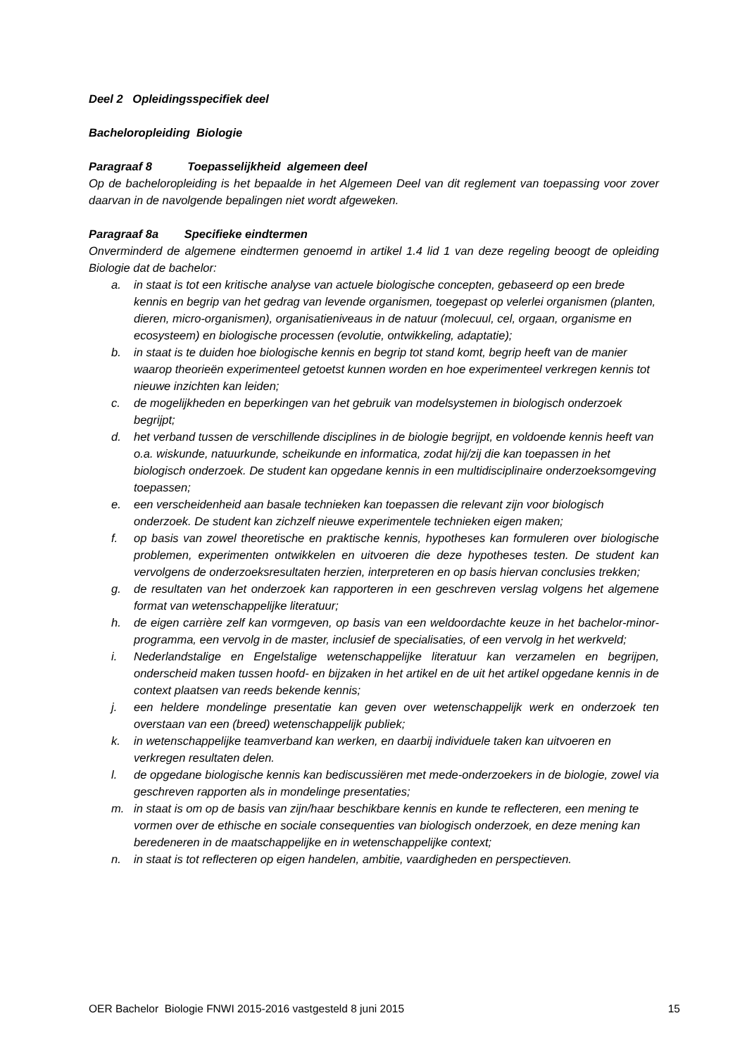Deel 2 Opleidingsspecifiek deel
Bacheloropleiding Biologie
Paragraaf 8 Toepasselijkheid algemeen deel
Op de bacheloropleiding is het bepaalde in het Algemeen Deel van dit reglement van toepassing voor zover daarvan in de navolgende bepalingen niet wordt afgeweken.
Paragraaf 8a Specifieke eindtermen
Onverminderd de algemene eindtermen genoemd in artikel 1.4 lid 1 van deze regeling beoogt de opleiding Biologie dat de bachelor:
a. in staat is tot een kritische analyse van actuele biologische concepten, gebaseerd op een brede kennis en begrip van het gedrag van levende organismen, toegepast op velerlei organismen (planten, dieren, micro-organismen), organisatieniveaus in de natuur (molecuul, cel, orgaan, organisme en ecosysteem) en biologische processen (evolutie, ontwikkeling, adaptatie);
b. in staat is te duiden hoe biologische kennis en begrip tot stand komt, begrip heeft van de manier waarop theorieën experimenteel getoetst kunnen worden en hoe experimenteel verkregen kennis tot nieuwe inzichten kan leiden;
c. de mogelijkheden en beperkingen van het gebruik van modelsystemen in biologisch onderzoek begrijpt;
d. het verband tussen de verschillende disciplines in de biologie begrijpt, en voldoende kennis heeft van o.a. wiskunde, natuurkunde, scheikunde en informatica, zodat hij/zij die kan toepassen in het biologisch onderzoek. De student kan opgedane kennis in een multidisciplinaire onderzoeksomgeving toepassen;
e. een verscheidenheid aan basale technieken kan toepassen die relevant zijn voor biologisch onderzoek. De student kan zichzelf nieuwe experimentele technieken eigen maken;
f. op basis van zowel theoretische en praktische kennis, hypotheses kan formuleren over biologische problemen, experimenten ontwikkelen en uitvoeren die deze hypotheses testen. De student kan vervolgens de onderzoeksresultaten herzien, interpreteren en op basis hiervan conclusies trekken;
g. de resultaten van het onderzoek kan rapporteren in een geschreven verslag volgens het algemene format van wetenschappelijke literatuur;
h. de eigen carrière zelf kan vormgeven, op basis van een weldoordachte keuze in het bachelor-minor-programma, een vervolg in de master, inclusief de specialisaties, of een vervolg in het werkveld;
i. Nederlandstalige en Engelstalige wetenschappelijke literatuur kan verzamelen en begrijpen, onderscheid maken tussen hoofd- en bijzaken in het artikel en de uit het artikel opgedane kennis in de context plaatsen van reeds bekende kennis;
j. een heldere mondelinge presentatie kan geven over wetenschappelijk werk en onderzoek ten overstaan van een (breed) wetenschappelijk publiek;
k. in wetenschappelijke teamverband kan werken, en daarbij individuele taken kan uitvoeren en verkregen resultaten delen.
l. de opgedane biologische kennis kan bediscussiëren met mede-onderzoekers in de biologie, zowel via geschreven rapporten als in mondelinge presentaties;
m. in staat is om op de basis van zijn/haar beschikbare kennis en kunde te reflecteren, een mening te vormen over de ethische en sociale consequenties van biologisch onderzoek, en deze mening kan beredeneren in de maatschappelijke en in wetenschappelijke context;
n. in staat is tot reflecteren op eigen handelen, ambitie, vaardigheden en perspectieven.
OER Bachelor Biologie FNWI 2015-2016 vastgesteld 8 juni 2015 15